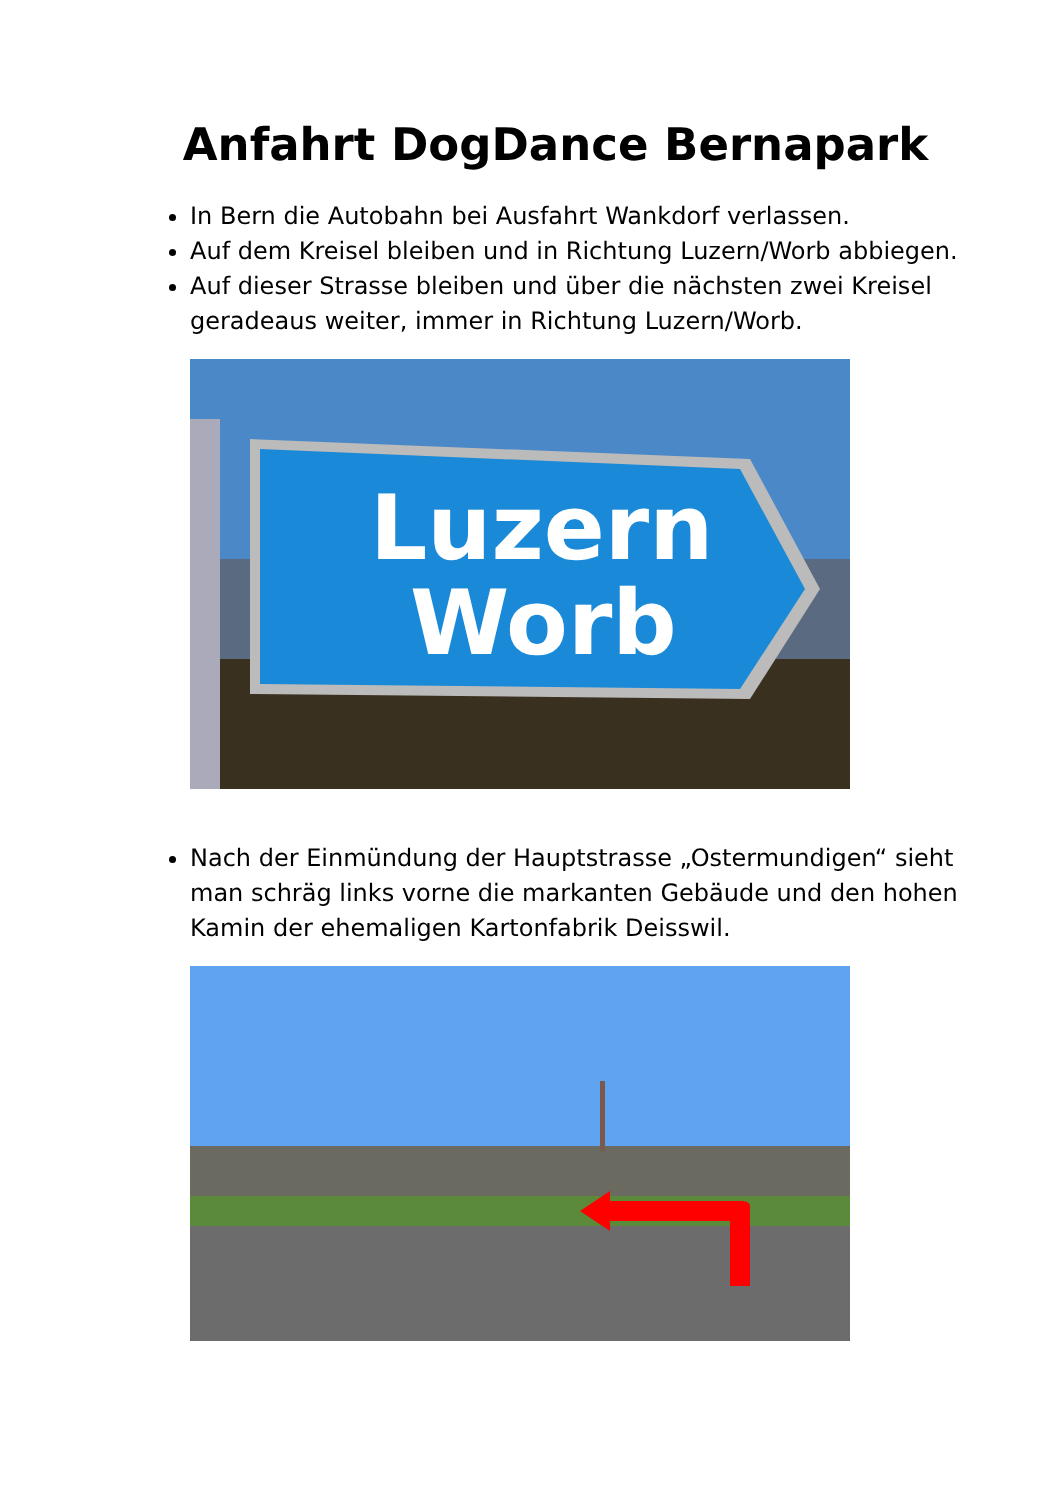Anfahrt DogDance Bernapark
In Bern die Autobahn bei Ausfahrt Wankdorf verlassen.
Auf dem Kreisel bleiben und in Richtung Luzern/Worb abbiegen.
Auf dieser Strasse bleiben und über die nächsten zwei Kreisel geradeaus weiter, immer in Richtung Luzern/Worb.
Luzern
Worb
Nach der Einmündung der Hauptstrasse „Ostermundigen“ sieht man schräg links vorne die markanten Gebäude und den hohen Kamin der ehemaligen Kartonfabrik Deisswil.